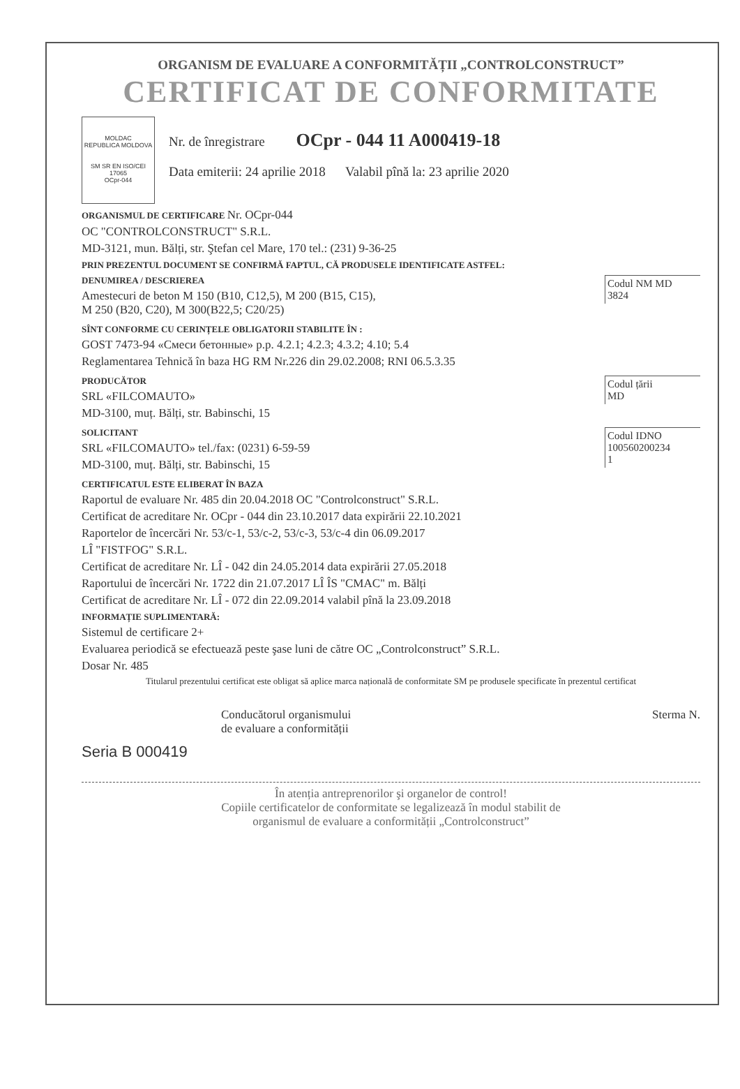ORGANISM DE EVALUARE A CONFORMITĂȚII „CONTROLCONSTRUCT”
CERTIFICAT DE CONFORMITATE
MOLDAC
REPUBLICA MOLDOVA
SM SR EN ISO/CEI 17065
OCpr-044
Nr. de înregistrare OCpr - 044 11 A000419-18
Data emiterii: 24 aprilie 2018 Valabil pînă la: 23 aprilie 2020
ORGANISMUL DE CERTIFICARE Nr. OCpr-044
OC "CONTROLCONSTRUCT" S.R.L.
MD-3121, mun. Bălți, str. Ştefan cel Mare, 170 tel.: (231) 9-36-25
PRIN PREZENTUL DOCUMENT SE CONFIRMĂ FAPTUL, CĂ PRODUSELE IDENTIFICATE ASTFEL:
DENUMIREA / DESCRIEREA
Amestecuri de beton M 150 (B10, C12,5), M 200 (B15, C15),
M 250 (B20, C20), M 300(B22,5; C20/25)
Codul NM MD
3824
SÎNT CONFORME CU CERINȚELE OBLIGATORII STABILITE ÎN :
GOST 7473-94 «Смеси бетонные» p.p. 4.2.1; 4.2.3; 4.3.2; 4.10; 5.4
Reglamentarea Tehnică în baza HG RM Nr.226 din 29.02.2008; RNI 06.5.3.35
PRODUCĂTOR
SRL «FILCOMAUTO»
MD-3100, muț. Bălți, str. Babinschi, 15
Codul țării
MD
SOLICITANT
SRL «FILCOMAUTO» tel./fax: (0231) 6-59-59
MD-3100, muț. Bălți, str. Babinschi, 15
Codul IDNO
100560200234
1
CERTIFICATUL ESTE ELIBERAT ÎN BAZA
Raportul de evaluare Nr. 485 din 20.04.2018 OC "Controlconstruct" S.R.L.
Certificat de acreditare Nr. OCpr - 044 din 23.10.2017 data expirării 22.10.2021
Raportelor de încercări Nr. 53/c-1, 53/c-2, 53/c-3, 53/c-4 din 06.09.2017
LÎ "FISTFOG" S.R.L.
Certificat de acreditare Nr. LÎ - 042 din 24.05.2014 data expirării 27.05.2018
Raportului de încercări Nr. 1722 din 21.07.2017 LÎ ÎS "CMAC" m. Bălți
Certificat de acreditare Nr. LÎ - 072 din 22.09.2014 valabil pînă la 23.09.2018
INFORMAȚIE SUPLIMENTARĂ:
Sistemul de certificare 2+
Evaluarea periodică se efectuează peste şase luni de către OC „Controlconstruct” S.R.L.
Dosar Nr. 485
Titularul prezentului certificat este obligat să aplice marca națională de conformitate SM pe produsele specificate în prezentul certificat
Conducătorul organismului
de evaluare a conformității Sterma N.
Seria B 000419
În atenția antreprenorilor şi organelor de control!
Copiile certificatelor de conformitate se legalizează în modul stabilit de
organismul de evaluare a conformității „Controlconstruct”